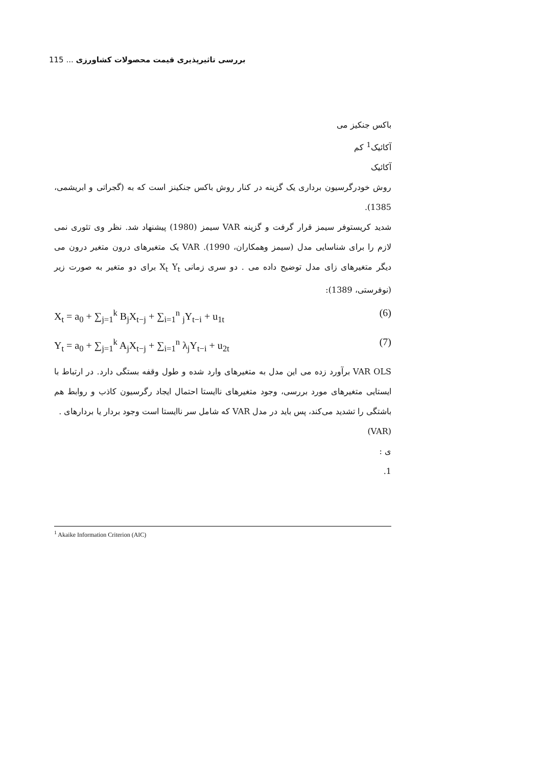بررسی تاثیرپذیری قیمت محصولات کشاورزی ... 115
باکس جنکیز می
آکائیک<sup>1</sup> کم
آکائیک
روش خودرگرسیون برداری یک گزینه در کنار روش باکس جنکینز است که به (گجراتی و ابریشمی، 1385).
شدید کریستوفر سیمز قرار گرفت و گزینه VAR سیمز (1980) پیشنهاد شد. نظر وی تئوری نمی لازم را برای شناسایی مدل (سیمز وهمکاران، 1990). VAR یک متغیرهای درون متغیر درون می دیگر متغیرهای زای مدل توضیح داده می . دو سری زمانی X<sub>t</sub> Y<sub>t</sub> برای دو متغیر به صورت زیر (نوفرستی، 1389):
X<sub>t</sub> = a<sub>0</sub> + ∑<sub>j=1</sub><sup>k</sup> B<sub>j</sub>X<sub>t−j</sub> + ∑<sub>i=1</sub><sup>n</sup> <sub>j</sub>Y<sub>t−i</sub> + u<sub>1t</sub> (6)
Y<sub>t</sub> = a<sub>0</sub> + ∑<sub>j=1</sub><sup>k</sup> A<sub>j</sub>X<sub>t−j</sub> + ∑<sub>i=1</sub><sup>n</sup> λ<sub>j</sub>Y<sub>t−i</sub> + u<sub>2t</sub> (7)
VAR OLS برآورد زده می این مدل به متغیرهای وارد شده و طول وقفه بستگی دارد. در ارتباط با ایستایی متغیرهای مورد بررسی، وجود متغیرهای ناایستا احتمال ایجاد رگرسیون کاذب و روابط هم باشتگی را تشدید می‌کند، پس باید در مدل VAR که شامل سر ناایستا است وجود بردار یا بردارهای .
(VAR)
ی :
1.
<sup>1</sup> Akaike Information Criterion (AIC)